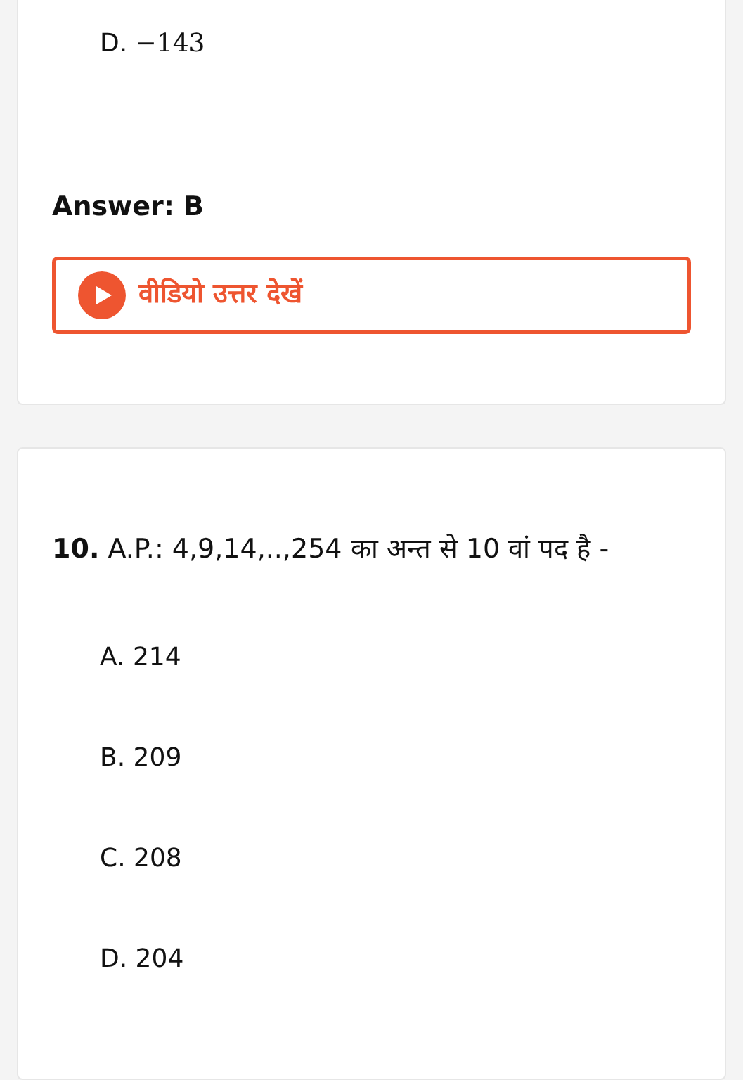D. −143
Answer: B
वीडियो उत्तर देखें
10. A.P.: 4,9,14,..,254 का अन्त से 10 वां पद है -
A. 214
B. 209
C. 208
D. 204